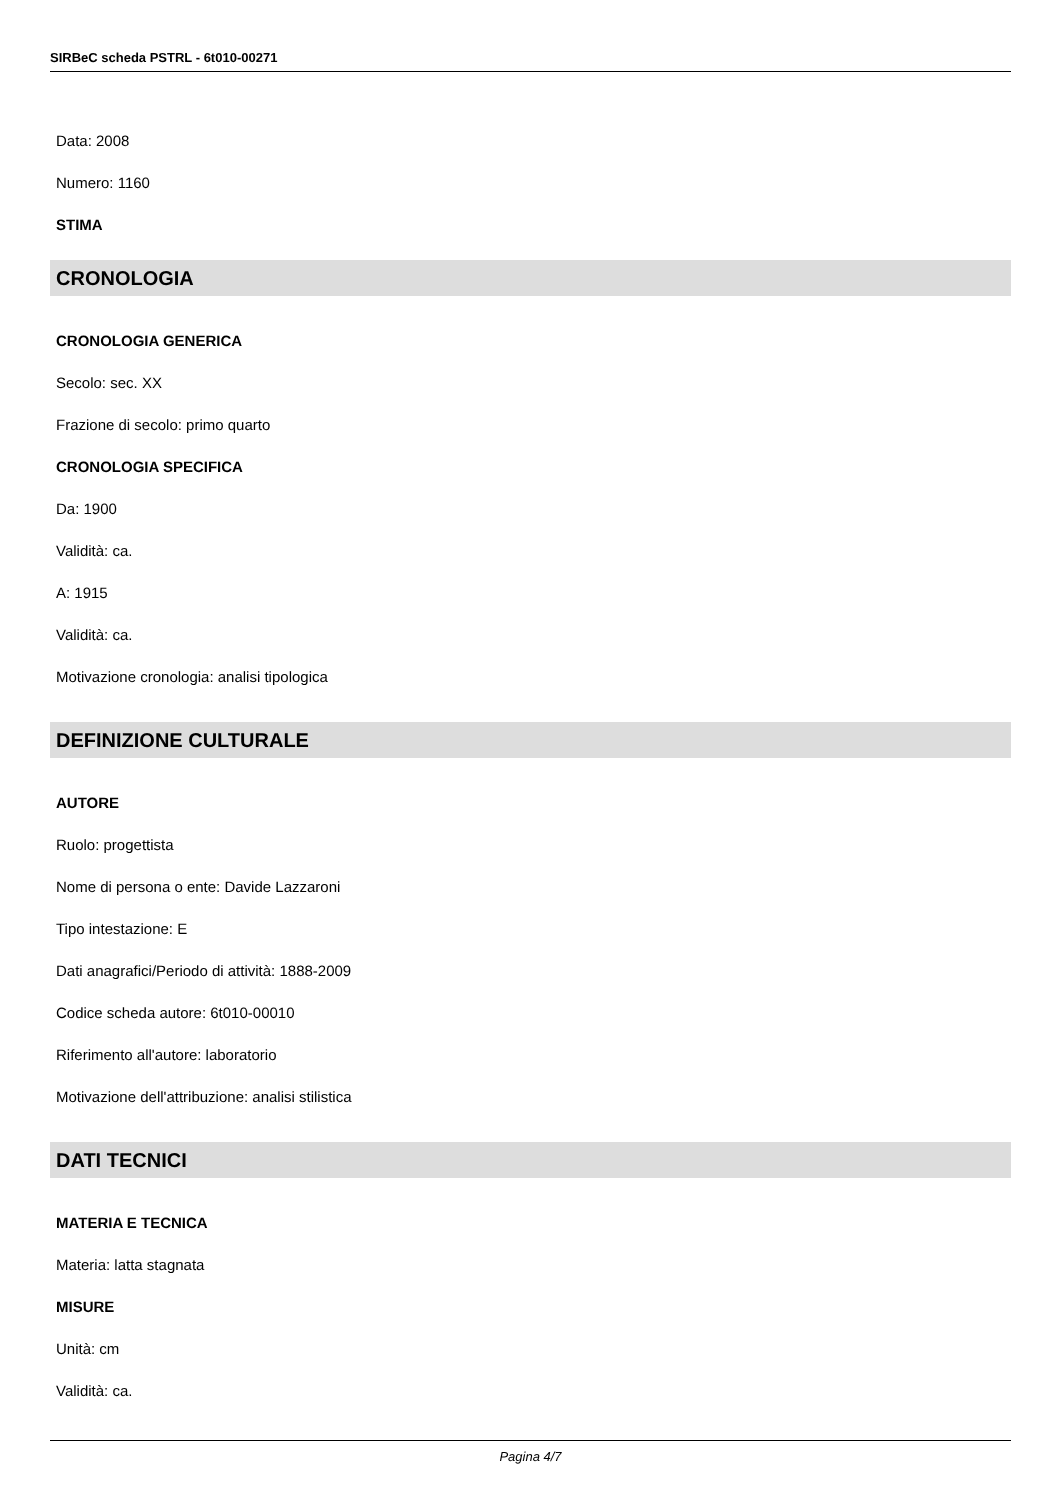SIRBeC scheda PSTRL - 6t010-00271
Data: 2008
Numero: 1160
STIMA
CRONOLOGIA
CRONOLOGIA GENERICA
Secolo: sec. XX
Frazione di secolo: primo quarto
CRONOLOGIA SPECIFICA
Da: 1900
Validità: ca.
A: 1915
Validità: ca.
Motivazione cronologia: analisi tipologica
DEFINIZIONE CULTURALE
AUTORE
Ruolo: progettista
Nome di persona o ente: Davide Lazzaroni
Tipo intestazione: E
Dati anagrafici/Periodo di attività: 1888-2009
Codice scheda autore: 6t010-00010
Riferimento all'autore: laboratorio
Motivazione dell'attribuzione: analisi stilistica
DATI TECNICI
MATERIA E TECNICA
Materia: latta stagnata
MISURE
Unità: cm
Validità: ca.
Pagina 4/7